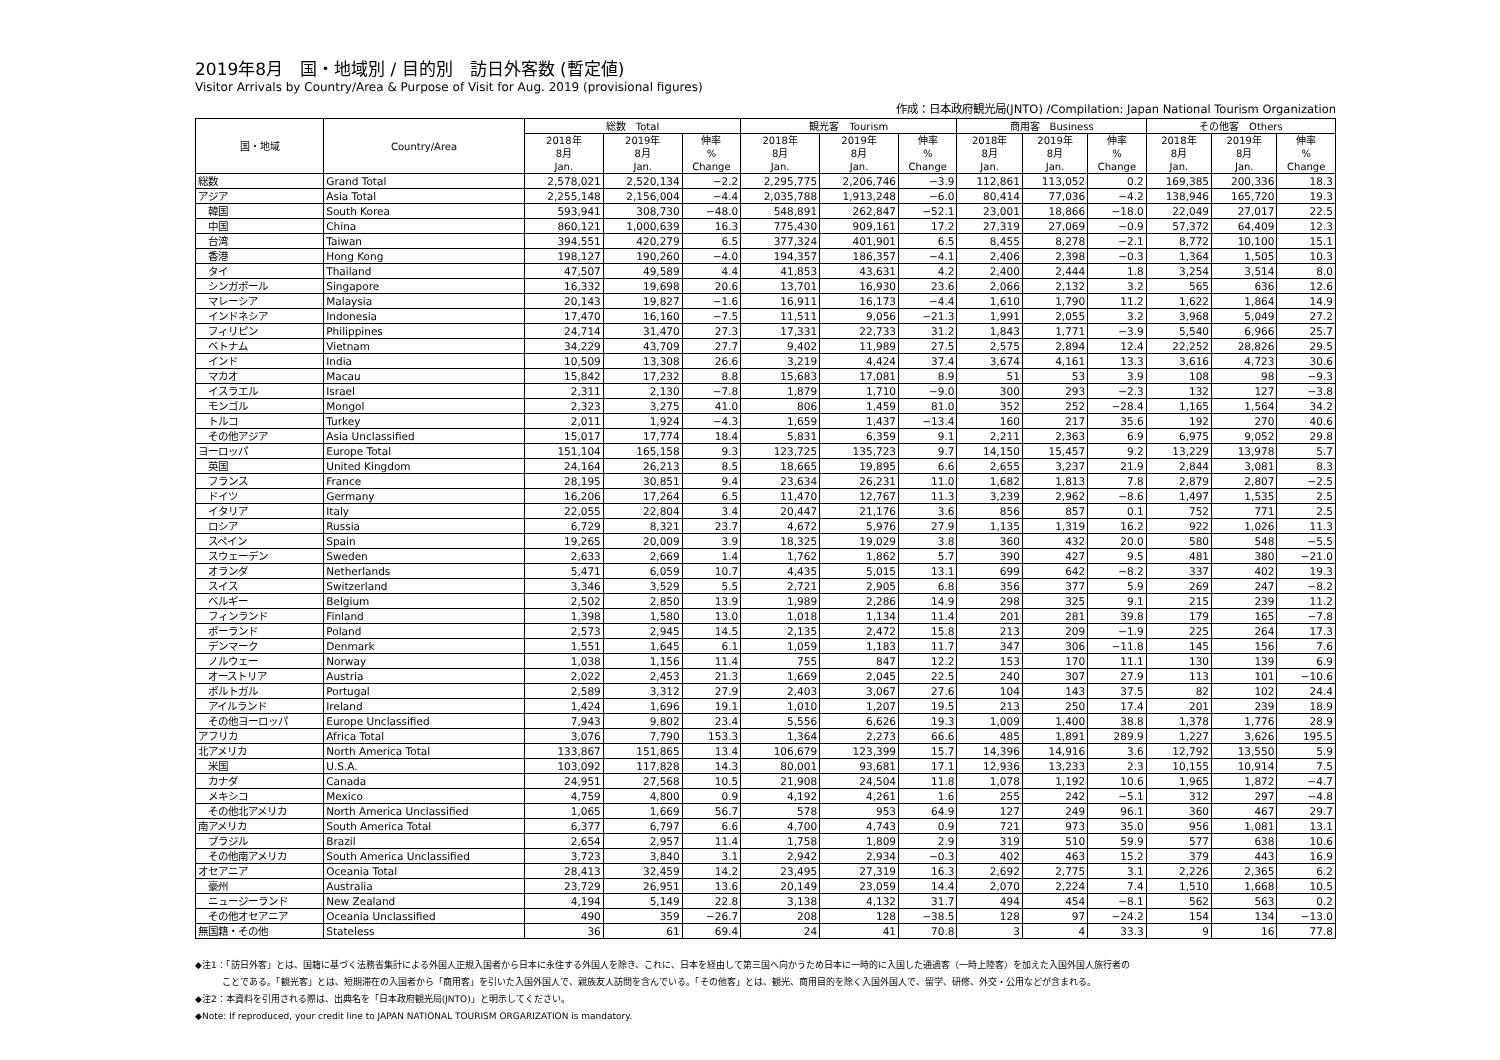2019年8月　国・地域別 / 目的別　訪日外客数 (暫定値)
Visitor Arrivals by Country/Area & Purpose of Visit for Aug. 2019 (provisional figures)
作成：日本政府観光局(JNTO) /Compilation: Japan National Tourism Organization
| 国・地域 | Country/Area | 総数 Total | | | 観光客 Tourism | | | 商用客 Business | | | その他客 Others | | |
| --- | --- | --- | --- | --- | --- | --- | --- | --- | --- | --- | --- | --- | --- |
| | | 2018年 8月 Jan. | 2019年 8月 Jan. | 伸率 % Change | 2018年 8月 Jan. | 2019年 8月 Jan. | 伸率 % Change | 2018年 8月 Jan. | 2019年 8月 Jan. | 伸率 % Change | 2018年 8月 Jan. | 2019年 8月 Jan. | 伸率 % Change |
| 総数 | Grand Total | 2,578,021 | 2,520,134 | −2.2 | 2,295,775 | 2,206,746 | −3.9 | 112,861 | 113,052 | 0.2 | 169,385 | 200,336 | 18.3 |
| アジア | Asia Total | 2,255,148 | 2,156,004 | −4.4 | 2,035,788 | 1,913,248 | −6.0 | 80,414 | 77,036 | −4.2 | 138,946 | 165,720 | 19.3 |
| 韓国 | South Korea | 593,941 | 308,730 | −48.0 | 548,891 | 262,847 | −52.1 | 23,001 | 18,866 | −18.0 | 22,049 | 27,017 | 22.5 |
| 中国 | China | 860,121 | 1,000,639 | 16.3 | 775,430 | 909,161 | 17.2 | 27,319 | 27,069 | −0.9 | 57,372 | 64,409 | 12.3 |
| 台湾 | Taiwan | 394,551 | 420,279 | 6.5 | 377,324 | 401,901 | 6.5 | 8,455 | 8,278 | −2.1 | 8,772 | 10,100 | 15.1 |
| 香港 | Hong Kong | 198,127 | 190,260 | −4.0 | 194,357 | 186,357 | −4.1 | 2,406 | 2,398 | −0.3 | 1,364 | 1,505 | 10.3 |
| タイ | Thailand | 47,507 | 49,589 | 4.4 | 41,853 | 43,631 | 4.2 | 2,400 | 2,444 | 1.8 | 3,254 | 3,514 | 8.0 |
| シンガポール | Singapore | 16,332 | 19,698 | 20.6 | 13,701 | 16,930 | 23.6 | 2,066 | 2,132 | 3.2 | 565 | 636 | 12.6 |
| マレーシア | Malaysia | 20,143 | 19,827 | −1.6 | 16,911 | 16,173 | −4.4 | 1,610 | 1,790 | 11.2 | 1,622 | 1,864 | 14.9 |
| インドネシア | Indonesia | 17,470 | 16,160 | −7.5 | 11,511 | 9,056 | −21.3 | 1,991 | 2,055 | 3.2 | 3,968 | 5,049 | 27.2 |
| フィリピン | Philippines | 24,714 | 31,470 | 27.3 | 17,331 | 22,733 | 31.2 | 1,843 | 1,771 | −3.9 | 5,540 | 6,966 | 25.7 |
| ベトナム | Vietnam | 34,229 | 43,709 | 27.7 | 9,402 | 11,989 | 27.5 | 2,575 | 2,894 | 12.4 | 22,252 | 28,826 | 29.5 |
| インド | India | 10,509 | 13,308 | 26.6 | 3,219 | 4,424 | 37.4 | 3,674 | 4,161 | 13.3 | 3,616 | 4,723 | 30.6 |
| マカオ | Macau | 15,842 | 17,232 | 8.8 | 15,683 | 17,081 | 8.9 | 51 | 53 | 3.9 | 108 | 98 | −9.3 |
| イスラエル | Israel | 2,311 | 2,130 | −7.8 | 1,879 | 1,710 | −9.0 | 300 | 293 | −2.3 | 132 | 127 | −3.8 |
| モンゴル | Mongol | 2,323 | 3,275 | 41.0 | 806 | 1,459 | 81.0 | 352 | 252 | −28.4 | 1,165 | 1,564 | 34.2 |
| トルコ | Turkey | 2,011 | 1,924 | −4.3 | 1,659 | 1,437 | −13.4 | 160 | 217 | 35.6 | 192 | 270 | 40.6 |
| その他アジア | Asia Unclassified | 15,017 | 17,774 | 18.4 | 5,831 | 6,359 | 9.1 | 2,211 | 2,363 | 6.9 | 6,975 | 9,052 | 29.8 |
| ヨーロッパ | Europe Total | 151,104 | 165,158 | 9.3 | 123,725 | 135,723 | 9.7 | 14,150 | 15,457 | 9.2 | 13,229 | 13,978 | 5.7 |
| 英国 | United Kingdom | 24,164 | 26,213 | 8.5 | 18,665 | 19,895 | 6.6 | 2,655 | 3,237 | 21.9 | 2,844 | 3,081 | 8.3 |
| フランス | France | 28,195 | 30,851 | 9.4 | 23,634 | 26,231 | 11.0 | 1,682 | 1,813 | 7.8 | 2,879 | 2,807 | −2.5 |
| ドイツ | Germany | 16,206 | 17,264 | 6.5 | 11,470 | 12,767 | 11.3 | 3,239 | 2,962 | −8.6 | 1,497 | 1,535 | 2.5 |
| イタリア | Italy | 22,055 | 22,804 | 3.4 | 20,447 | 21,176 | 3.6 | 856 | 857 | 0.1 | 752 | 771 | 2.5 |
| ロシア | Russia | 6,729 | 8,321 | 23.7 | 4,672 | 5,976 | 27.9 | 1,135 | 1,319 | 16.2 | 922 | 1,026 | 11.3 |
| スペイン | Spain | 19,265 | 20,009 | 3.9 | 18,325 | 19,029 | 3.8 | 360 | 432 | 20.0 | 580 | 548 | −5.5 |
| スウェーデン | Sweden | 2,633 | 2,669 | 1.4 | 1,762 | 1,862 | 5.7 | 390 | 427 | 9.5 | 481 | 380 | −21.0 |
| オランダ | Netherlands | 5,471 | 6,059 | 10.7 | 4,435 | 5,015 | 13.1 | 699 | 642 | −8.2 | 337 | 402 | 19.3 |
| スイス | Switzerland | 3,346 | 3,529 | 5.5 | 2,721 | 2,905 | 6.8 | 356 | 377 | 5.9 | 269 | 247 | −8.2 |
| ベルギー | Belgium | 2,502 | 2,850 | 13.9 | 1,989 | 2,286 | 14.9 | 298 | 325 | 9.1 | 215 | 239 | 11.2 |
| フィンランド | Finland | 1,398 | 1,580 | 13.0 | 1,018 | 1,134 | 11.4 | 201 | 281 | 39.8 | 179 | 165 | −7.8 |
| ポーランド | Poland | 2,573 | 2,945 | 14.5 | 2,135 | 2,472 | 15.8 | 213 | 209 | −1.9 | 225 | 264 | 17.3 |
| デンマーク | Denmark | 1,551 | 1,645 | 6.1 | 1,059 | 1,183 | 11.7 | 347 | 306 | −11.8 | 145 | 156 | 7.6 |
| ノルウェー | Norway | 1,038 | 1,156 | 11.4 | 755 | 847 | 12.2 | 153 | 170 | 11.1 | 130 | 139 | 6.9 |
| オーストリア | Austria | 2,022 | 2,453 | 21.3 | 1,669 | 2,045 | 22.5 | 240 | 307 | 27.9 | 113 | 101 | −10.6 |
| ポルトガル | Portugal | 2,589 | 3,312 | 27.9 | 2,403 | 3,067 | 27.6 | 104 | 143 | 37.5 | 82 | 102 | 24.4 |
| アイルランド | Ireland | 1,424 | 1,696 | 19.1 | 1,010 | 1,207 | 19.5 | 213 | 250 | 17.4 | 201 | 239 | 18.9 |
| その他ヨーロッパ | Europe Unclassified | 7,943 | 9,802 | 23.4 | 5,556 | 6,626 | 19.3 | 1,009 | 1,400 | 38.8 | 1,378 | 1,776 | 28.9 |
| アフリカ | Africa Total | 3,076 | 7,790 | 153.3 | 1,364 | 2,273 | 66.6 | 485 | 1,891 | 289.9 | 1,227 | 3,626 | 195.5 |
| 北アメリカ | North America Total | 133,867 | 151,865 | 13.4 | 106,679 | 123,399 | 15.7 | 14,396 | 14,916 | 3.6 | 12,792 | 13,550 | 5.9 |
| 米国 | U.S.A. | 103,092 | 117,828 | 14.3 | 80,001 | 93,681 | 17.1 | 12,936 | 13,233 | 2.3 | 10,155 | 10,914 | 7.5 |
| カナダ | Canada | 24,951 | 27,568 | 10.5 | 21,908 | 24,504 | 11.8 | 1,078 | 1,192 | 10.6 | 1,965 | 1,872 | −4.7 |
| メキシコ | Mexico | 4,759 | 4,800 | 0.9 | 4,192 | 4,261 | 1.6 | 255 | 242 | −5.1 | 312 | 297 | −4.8 |
| その他北アメリカ | North America Unclassified | 1,065 | 1,669 | 56.7 | 578 | 953 | 64.9 | 127 | 249 | 96.1 | 360 | 467 | 29.7 |
| 南アメリカ | South America Total | 6,377 | 6,797 | 6.6 | 4,700 | 4,743 | 0.9 | 721 | 973 | 35.0 | 956 | 1,081 | 13.1 |
| ブラジル | Brazil | 2,654 | 2,957 | 11.4 | 1,758 | 1,809 | 2.9 | 319 | 510 | 59.9 | 577 | 638 | 10.6 |
| その他南アメリカ | South America Unclassified | 3,723 | 3,840 | 3.1 | 2,942 | 2,934 | −0.3 | 402 | 463 | 15.2 | 379 | 443 | 16.9 |
| オセアニア | Oceania Total | 28,413 | 32,459 | 14.2 | 23,495 | 27,319 | 16.3 | 2,692 | 2,775 | 3.1 | 2,226 | 2,365 | 6.2 |
| 豪州 | Australia | 23,729 | 26,951 | 13.6 | 20,149 | 23,059 | 14.4 | 2,070 | 2,224 | 7.4 | 1,510 | 1,668 | 10.5 |
| ニュージーランド | New Zealand | 4,194 | 5,149 | 22.8 | 3,138 | 4,132 | 31.7 | 494 | 454 | −8.1 | 562 | 563 | 0.2 |
| その他オセアニア | Oceania Unclassified | 490 | 359 | −26.7 | 208 | 128 | −38.5 | 128 | 97 | −24.2 | 154 | 134 | −13.0 |
| 無国籍・その他 | Stateless | 36 | 61 | 69.4 | 24 | 41 | 70.8 | 3 | 4 | 33.3 | 9 | 16 | 77.8 |
◆注1：「訪日外客」とは、国籍に基づく法務省集計による外国人正規入国者から日本に永住する外国人を除き、これに、日本を経由して第三国へ向かうため日本に一時的に入国した通過客（一時上陸客）を加えた入国外国人旅行者の
　　　ことである。「観光客」とは、短期滞在の入国者から「商用客」を引いた入国外国人で、親族友人訪問を含んでいる。「その他客」とは、観光、商用目的を除く入国外国人で、留学、研修、外交・公用などが含まれる。
◆注2：本資料を引用される際は、出典名を「日本政府観光局(JNTO)」と明示してください。
◆Note: If reproduced, your credit line to JAPAN NATIONAL TOURISM ORGARIZATION is mandatory.